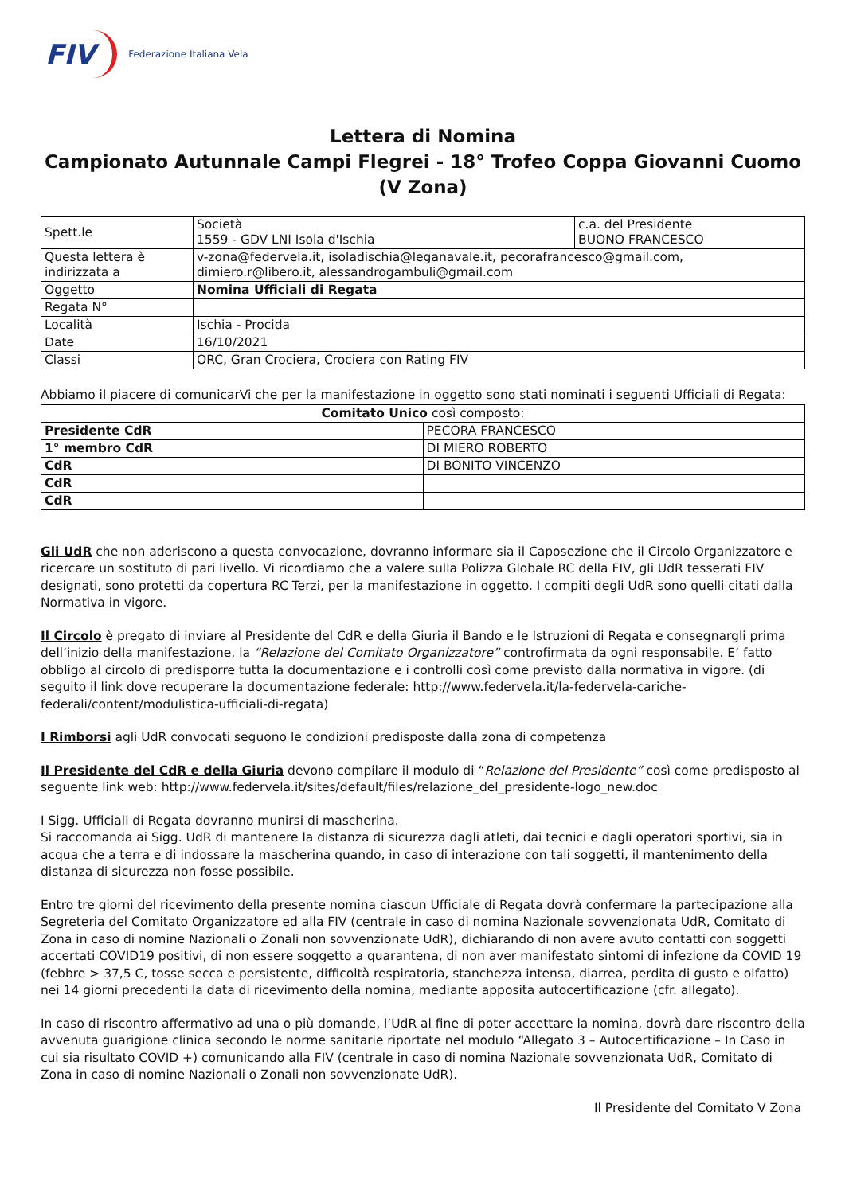FIV Federazione Italiana Vela
Lettera di Nomina
Campionato Autunnale Campi Flegrei - 18° Trofeo Coppa Giovanni Cuomo (V Zona)
| Spett.le | Società 1559 - GDV LNI Isola d'Ischia | c.a. del Presidente BUONO FRANCESCO |
| Questa lettera è indirizzata a | v-zona@federvela.it, isoladischia@leganavale.it, pecorafrancesco@gmail.com, dimiero.r@libero.it, alessandrogambuli@gmail.com | |
| Oggetto | Nomina Ufficiali di Regata | |
| Regata N° | | |
| Località | Ischia - Procida | |
| Date | 16/10/2021 | |
| Classi | ORC, Gran Crociera, Crociera con Rating FIV | |
Abbiamo il piacere di comunicarVi che per la manifestazione in oggetto sono stati nominati i seguenti Ufficiali di Regata:
| Comitato Unico così composto: | |
| Presidente CdR | PECORA FRANCESCO |
| 1° membro CdR | DI MIERO ROBERTO |
| CdR | DI BONITO VINCENZO |
| CdR | |
| CdR | |
Gli UdR che non aderiscono a questa convocazione, dovranno informare sia il Caposezione che il Circolo Organizzatore e ricercare un sostituto di pari livello. Vi ricordiamo che a valere sulla Polizza Globale RC della FIV, gli UdR tesserati FIV designati, sono protetti da copertura RC Terzi, per la manifestazione in oggetto. I compiti degli UdR sono quelli citati dalla Normativa in vigore.
Il Circolo è pregato di inviare al Presidente del CdR e della Giuria il Bando e le Istruzioni di Regata e consegnargli prima dell’inizio della manifestazione, la “Relazione del Comitato Organizzatore” controfirmata da ogni responsabile. E’ fatto obbligo al circolo di predisporre tutta la documentazione e i controlli così come previsto dalla normativa in vigore. (di seguito il link dove recuperare la documentazione federale: http://www.federvela.it/la-federvela-cariche-federali/content/modulistica-ufficiali-di-regata)
I Rimborsi agli UdR convocati seguono le condizioni predisposte dalla zona di competenza
Il Presidente del CdR e della Giuria devono compilare il modulo di “Relazione del Presidente” così come predisposto al seguente link web: http://www.federvela.it/sites/default/files/relazione_del_presidente-logo_new.doc
I Sigg. Ufficiali di Regata dovranno munirsi di mascherina.
Si raccomanda ai Sigg. UdR di mantenere la distanza di sicurezza dagli atleti, dai tecnici e dagli operatori sportivi, sia in acqua che a terra e di indossare la mascherina quando, in caso di interazione con tali soggetti, il mantenimento della distanza di sicurezza non fosse possibile.
Entro tre giorni del ricevimento della presente nomina ciascun Ufficiale di Regata dovrà confermare la partecipazione alla Segreteria del Comitato Organizzatore ed alla FIV (centrale in caso di nomina Nazionale sovvenzionata UdR, Comitato di Zona in caso di nomine Nazionali o Zonali non sovvenzionate UdR), dichiarando di non avere avuto contatti con soggetti accertati COVID19 positivi, di non essere soggetto a quarantena, di non aver manifestato sintomi di infezione da COVID 19 (febbre > 37,5 C, tosse secca e persistente, difficoltà respiratoria, stanchezza intensa, diarrea, perdita di gusto e olfatto) nei 14 giorni precedenti la data di ricevimento della nomina, mediante apposita autocertificazione (cfr. allegato).
In caso di riscontro affermativo ad una o più domande, l’UdR al fine di poter accettare la nomina, dovrà dare riscontro della avvenuta guarigione clinica secondo le norme sanitarie riportate nel modulo “Allegato 3 – Autocertificazione – In Caso in cui sia risultato COVID +) comunicando alla FIV (centrale in caso di nomina Nazionale sovvenzionata UdR, Comitato di Zona in caso di nomine Nazionali o Zonali non sovvenzionate UdR).
Il Presidente del Comitato V Zona